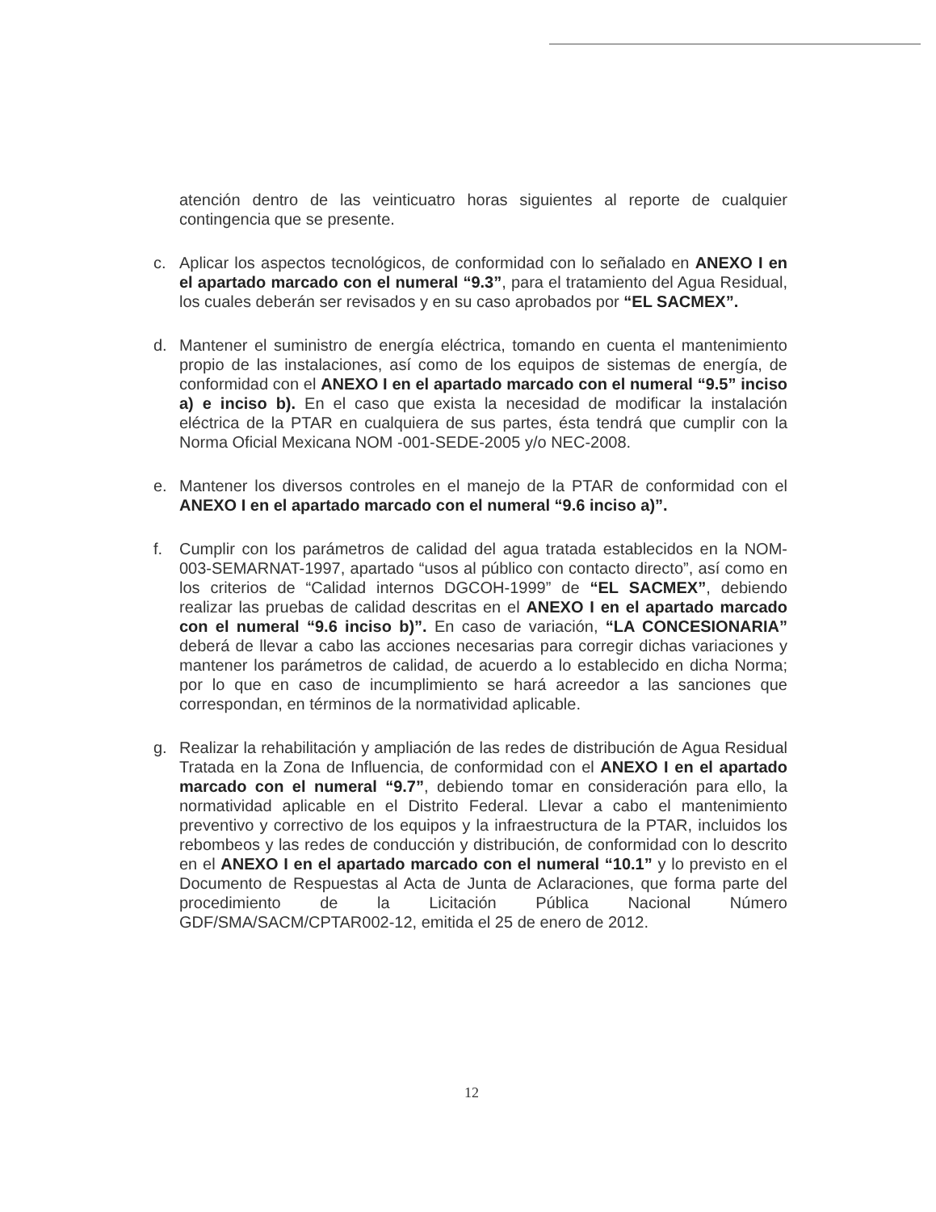atención dentro de las veinticuatro horas siguientes al reporte de cualquier contingencia que se presente.
c. Aplicar los aspectos tecnológicos, de conformidad con lo señalado en ANEXO I en el apartado marcado con el numeral “9.3”, para el tratamiento del Agua Residual, los cuales deberán ser revisados y en su caso aprobados por “EL SACMEX”.
d. Mantener el suministro de energía eléctrica, tomando en cuenta el mantenimiento propio de las instalaciones, así como de los equipos de sistemas de energía, de conformidad con el ANEXO I en el apartado marcado con el numeral “9.5” inciso a) e inciso b). En el caso que exista la necesidad de modificar la instalación eléctrica de la PTAR en cualquiera de sus partes, ésta tendrá que cumplir con la Norma Oficial Mexicana NOM -001-SEDE-2005 y/o NEC-2008.
e. Mantener los diversos controles en el manejo de la PTAR de conformidad con el ANEXO I en el apartado marcado con el numeral “9.6 inciso a)”.
f. Cumplir con los parámetros de calidad del agua tratada establecidos en la NOM-003-SEMARNAT-1997, apartado “usos al público con contacto directo”, así como en los criterios de “Calidad internos DGCOH-1999” de “EL SACMEX”, debiendo realizar las pruebas de calidad descritas en el ANEXO I en el apartado marcado con el numeral “9.6 inciso b)”. En caso de variación, “LA CONCESIONARIA” deberá de llevar a cabo las acciones necesarias para corregir dichas variaciones y mantener los parámetros de calidad, de acuerdo a lo establecido en dicha Norma; por lo que en caso de incumplimiento se hará acreedor a las sanciones que correspondan, en términos de la normatividad aplicable.
g. Realizar la rehabilitación y ampliación de las redes de distribución de Agua Residual Tratada en la Zona de Influencia, de conformidad con el ANEXO I en el apartado marcado con el numeral “9.7”, debiendo tomar en consideración para ello, la normatividad aplicable en el Distrito Federal. Llevar a cabo el mantenimiento preventivo y correctivo de los equipos y la infraestructura de la PTAR, incluidos los rebombeos y las redes de conducción y distribución, de conformidad con lo descrito en el ANEXO I en el apartado marcado con el numeral “10.1” y lo previsto en el Documento de Respuestas al Acta de Junta de Aclaraciones, que forma parte del procedimiento de la Licitación Pública Nacional Número GDF/SMA/SACM/CPTAR002-12, emitida el 25 de enero de 2012.
12